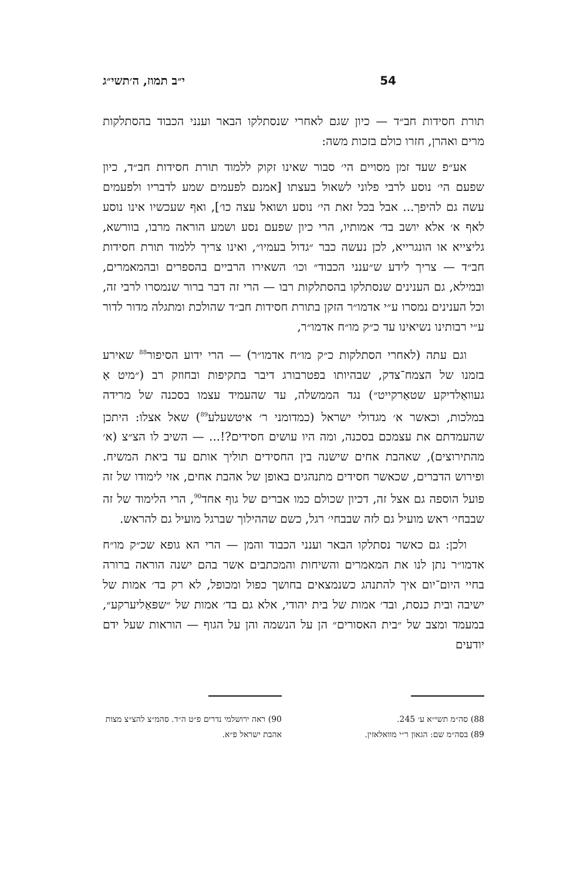54 י״ב תמוז, ה׳תשי״ג
תורת חסידות חב״ד — כיון שגם לאחרי שנסתלקו הבאר וענני הכבוד בהסתלקות מרים ואהרן, חזרו כולם בזכות משה:
אע״פ שעד זמן מסויים הי׳ סבור שאינו זקוק ללמוד תורת חסידות חב״ד, כיון שפעם הי׳ נוסע לרבי פלוני לשאול בעצתו [אמנם לפעמים שמע לדבריו ולפעמים עשה גם להיפך... אבל בכל זאת הי׳ נוסע ושואל עצה כו׳], ואף שעכשיו אינו נוסע לאף א׳ אלא יושב בד׳ אמותיו, הרי כיון שפעם נסע ושמע הוראה מרבו, בוורשא, גליצייא או הונגרייא, לכן נעשה כבר ״גדול בעמיו״, ואינו צריך ללמוד תורת חסידות חב״ד — צריך לידע ש״ענני הכבוד״ וכו׳ השאירו הרביים בהספרים ובהמאמרים, ובמילא, גם הענינים שנסתלקו בהסתלקות רבו — הרי זה דבר ברור שנמסרו לרבי זה, וכל הענינים נמסרו ע״י אדמו״ר הזקן בתורת חסידות חב״ד שהולכת ומתגלה מדור לדור ע״י רבותינו נשיאינו עד כ״ק מו״ח אדמו״ר,
וגם עתה (לאחרי הסתלקות כ״ק מו״ח אדמו״ר) — הרי ידוע הסיפור<sup>88</sup> שאירע בזמנו של הצמח־צדק, שבהיותו בפטרבורג דיבר בתקיפות ובחוזק רב (״מיט אַ געוואַלדיקע שטאַרקייט״) נגד הממשלה, עד שהעמיד עצמו בסכנה של מרידה במלכות, וכאשר א׳ מגדולי ישראל (כמדומני ר׳ איטשעלע<sup>89</sup>) שאל אצלו: היתכן שהעמדתם את עצמכם בסכנה, ומה היו עושים חסידים?!... — השיב לו הצ״צ (א׳ מהתירוצים), שאהבת אחים שישנה בין החסידים תוליך אותם עד ביאת המשיח. ופירוש הדברים, שכאשר חסידים מתנהגים באופן של אהבת אחים, אזי לימודו של זה פועל הוספה גם אצל זה, דכיון שכולם כמו אברים של גוף אחד<sup>90</sup>, הרי הלימוד של זה שבבחי׳ ראש מועיל גם לזה שבבחי׳ רגל, כשם שההילוך שברגל מועיל גם להראש.
ולכן: גם כאשר נסתלקו הבאר וענני הכבוד והמן — הרי הא גופא שכ״ק מו״ח אדמו״ר נתן לנו את המאמרים והשיחות והמכתבים אשר בהם ישנה הוראה ברורה בחיי היום־יום איך להתנהג כשנמצאים בחושך כפול ומכופל, לא רק בד׳ אמות של ישיבה ובית כנסת, ובד׳ אמות של בית יהודי, אלא גם בד׳ אמות של ״שפּאַליערקע״, במעמד ומצב של ״בית האסורים״ הן על הנשמה והן על הגוף — הוראות שעל ידם יודעים
88) סה״מ תשי״א ע׳ 245.
89) בסה״מ שם: הגאון ר״י מוואלאזין.
90) ראה ירושלמי נדרים פ״ט ה״ד. סהמ״צ להצ״צ מצות אהבת ישראל פ״א.